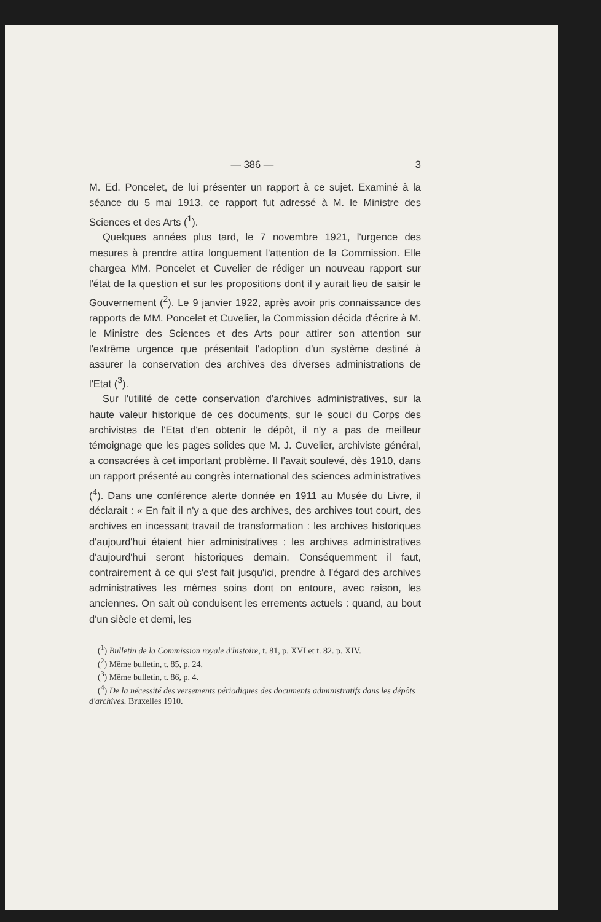— 386 — 3
M. Ed. Poncelet, de lui présenter un rapport à ce sujet. Examiné à la séance du 5 mai 1913, ce rapport fut adressé à M. le Ministre des Sciences et des Arts (<sup>1</sup>).
Quelques années plus tard, le 7 novembre 1921, l'urgence des mesures à prendre attira longuement l'attention de la Commission. Elle chargea MM. Poncelet et Cuvelier de rédiger un nouveau rapport sur l'état de la question et sur les propositions dont il y aurait lieu de saisir le Gouvernement (<sup>2</sup>). Le 9 janvier 1922, après avoir pris connaissance des rapports de MM. Poncelet et Cuvelier, la Commission décida d'écrire à M. le Ministre des Sciences et des Arts pour attirer son attention sur l'extrême urgence que présentait l'adoption d'un système destiné à assurer la conservation des archives des diverses administrations de l'Etat (<sup>3</sup>).
Sur l'utilité de cette conservation d'archives administratives, sur la haute valeur historique de ces documents, sur le souci du Corps des archivistes de l'Etat d'en obtenir le dépôt, il n'y a pas de meilleur témoignage que les pages solides que M. J. Cuvelier, archiviste général, a consacrées à cet important problème. Il l'avait soulevé, dès 1910, dans un rapport présenté au congrès international des sciences administratives (<sup>4</sup>). Dans une conférence alerte donnée en 1911 au Musée du Livre, il déclarait : « En fait il n'y a que des archives, des archives tout court, des archives en incessant travail de transformation : les archives historiques d'aujourd'hui étaient hier administratives ; les archives administratives d'aujourd'hui seront historiques demain. Conséquemment il faut, contrairement à ce qui s'est fait jusqu'ici, prendre à l'égard des archives administratives les mêmes soins dont on entoure, avec raison, les anciennes. On sait où conduisent les errements actuels : quand, au bout d'un siècle et demi, les
(<sup>1</sup>) Bulletin de la Commission royale d'histoire, t. 81, p. XVI et t. 82. p. XIV.
(<sup>2</sup>) Même bulletin, t. 85, p. 24.
(<sup>3</sup>) Même bulletin, t. 86, p. 4.
(<sup>4</sup>) De la nécessité des versements périodiques des documents administratifs dans les dépôts d'archives. Bruxelles 1910.